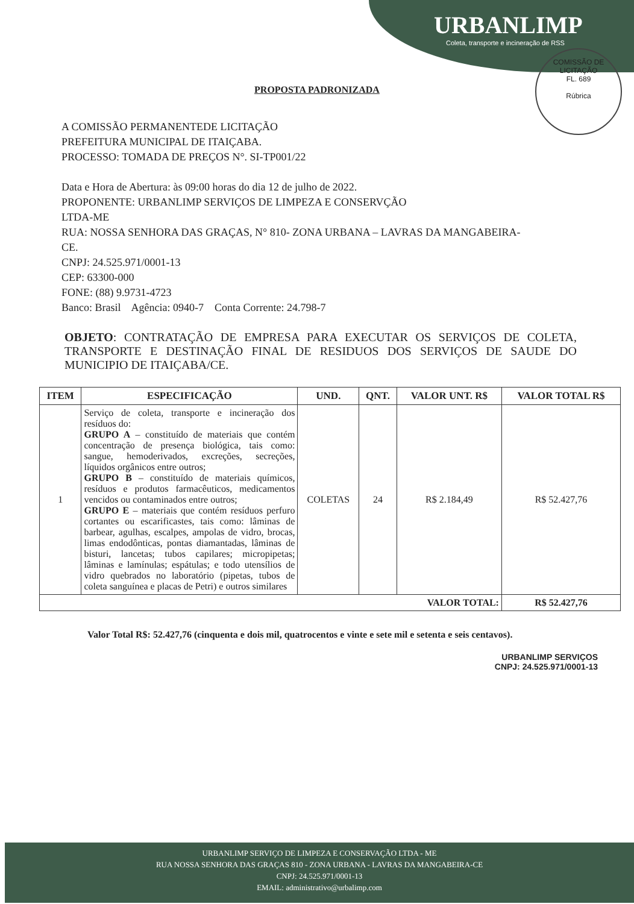URBANLIMP
Coleta, transporte e incineração de RSS
COMISSÃO DE LICITAÇÃO
FL. 689
Rúbrica
PROPOSTA PADRONIZADA
A COMISSÃO PERMANENTEDE LICITAÇÃO
PREFEITURA MUNICIPAL DE ITAIÇABA.
PROCESSO: TOMADA DE PREÇOS N°. SI-TP001/22
Data e Hora de Abertura: às 09:00 horas do dia 12 de julho de 2022.
PROPONENTE: URBANLIMP SERVIÇOS DE LIMPEZA E CONSERVÇÃO
LTDA-ME
RUA: NOSSA SENHORA DAS GRAÇAS, N° 810- ZONA URBANA – LAVRAS DA MANGABEIRA-
CE.
CNPJ: 24.525.971/0001-13
CEP: 63300-000
FONE: (88) 9.9731-4723
Banco: Brasil Agência: 0940-7 Conta Corrente: 24.798-7
OBJETO: CONTRATAÇÃO DE EMPRESA PARA EXECUTAR OS SERVIÇOS DE COLETA, TRANSPORTE E DESTINAÇÃO FINAL DE RESIDUOS DOS SERVIÇOS DE SAUDE DO MUNICIPIO DE ITAIÇABA/CE.
| ITEM | ESPECIFICAÇÃO | UND. | QNT. | VALOR UNT. R$ | VALOR TOTAL R$ |
| --- | --- | --- | --- | --- | --- |
| 1 | Serviço de coleta, transporte e incineração dos resíduos do: GRUPO A – constituído de materiais que contém concentração de presença biológica, tais como: sangue, hemoderivados, excreções, secreções, líquidos orgânicos entre outros; GRUPO B – constituído de materiais químicos, resíduos e produtos farmacêuticos, medicamentos vencidos ou contaminados entre outros; GRUPO E – materiais que contém resíduos perfuro cortantes ou escarificastes, tais como: lâminas de barbear, agulhas, escalpes, ampolas de vidro, brocas, limas endodônticas, pontas diamantadas, lâminas de bisturi, lancetas; tubos capilares; micropipetas; lâminas e lamínulas; espátulas; e todo utensílios de vidro quebrados no laboratório (pipetas, tubos de coleta sanguínea e placas de Petri) e outros similares | COLETAS | 24 | R$ 2.184,49 | R$ 52.427,76 |
| VALOR TOTAL: | | | | | R$ 52.427,76 |
Valor Total R$: 52.427,76 (cinquenta e dois mil, quatrocentos e vinte e sete mil e setenta e seis centavos).
URBANLIMP SERVIÇOS
CNPJ: 24.525.971/0001-13
URBANLIMP SERVIÇO DE LIMPEZA E CONSERVAÇÃO LTDA - ME
RUA NOSSA SENHORA DAS GRAÇAS 810 - ZONA URBANA - LAVRAS DA MANGABEIRA-CE
CNPJ: 24.525.971/0001-13
EMAIL: administrativo@urbalimp.com